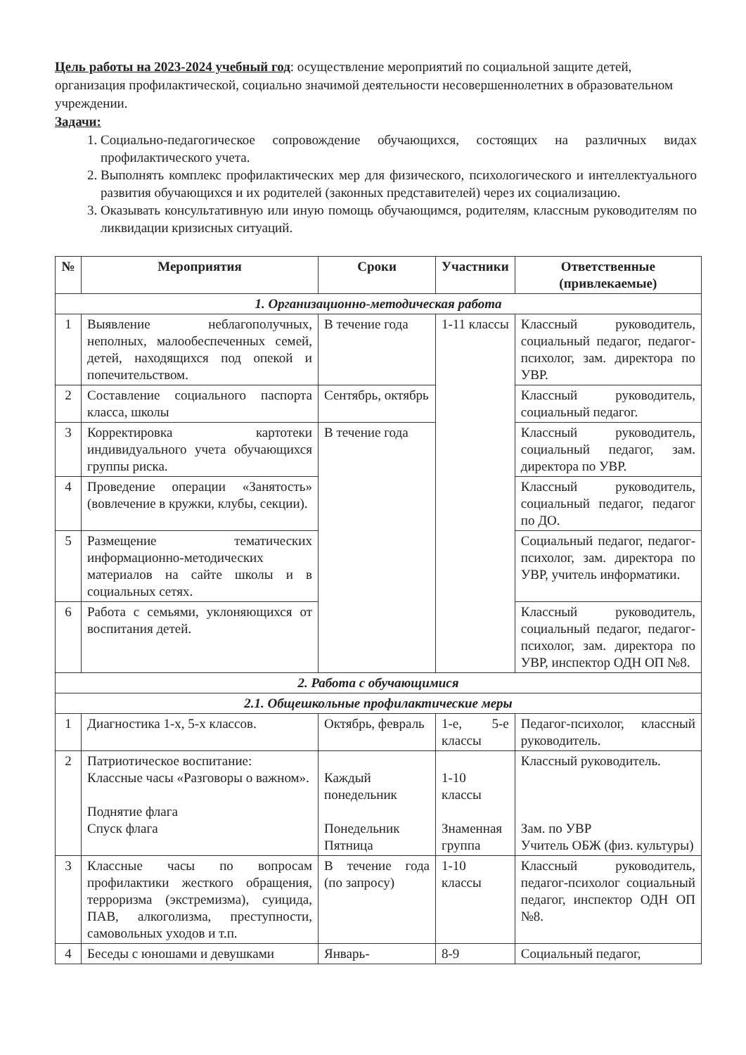Цель работы на 2023-2024 учебный год: осуществление мероприятий по социальной защите детей, организация профилактической, социально значимой деятельности несовершеннолетних в образовательном учреждении.
Задачи:
1. Социально-педагогическое сопровождение обучающихся, состоящих на различных видах профилактического учета.
2. Выполнять комплекс профилактических мер для физического, психологического и интеллектуального развития обучающихся и их родителей (законных представителей) через их социализацию.
3. Оказывать консультативную или иную помощь обучающимся, родителям, классным руководителям по ликвидации кризисных ситуаций.
| № | Мероприятия | Сроки | Участники | Ответственные (привлекаемые) |
| --- | --- | --- | --- | --- |
| 1. Организационно-методическая работа | | | | |
| 1 | Выявление неблагополучных, неполных, малообеспеченных семей, детей, находящихся под опекой и попечительством. | В течение года | 1-11 классы | Классный руководитель, социальный педагог, педагог-психолог, зам. директора по УВР. |
| 2 | Составление социального паспорта класса, школы | Сентябрь, октябрь | | Классный руководитель, социальный педагог. |
| 3 | Корректировка картотеки индивидуального учета обучающихся группы риска. | В течение года | | Классный руководитель, социальный педагог, зам. директора по УВР. |
| 4 | Проведение операции «Занятость» (вовлечение в кружки, клубы, секции). | | | Классный руководитель, социальный педагог, педагог по ДО. |
| 5 | Размещение тематических информационно-методических материалов на сайте школы и в социальных сетях. | | | Социальный педагог, педагог-психолог, зам. директора по УВР, учитель информатики. |
| 6 | Работа с семьями, уклоняющихся от воспитания детей. | | | Классный руководитель, социальный педагог, педагог-психолог, зам. директора по УВР, инспектор ОДН ОП №8. |
| 2. Работа с обучающимися | | | | |
| 2.1. Общешкольные профилактические меры | | | | |
| 1 | Диагностика 1-х, 5-х классов. | Октябрь, февраль | 1-е, 5-е классы | Педагог-психолог, классный руководитель. |
| 2 | Патриотическое воспитание: Классные часы «Разговоры о важном». Поднятие флага Спуск флага | Каждый понедельник Понедельник Пятница | 1-10 классы Знаменная группа | Классный руководитель. Зам. по УВР Учитель ОБЖ (физ. культуры) |
| 3 | Классные часы по вопросам профилактики жесткого обращения, терроризма (экстремизма), суицида, ПАВ, алкоголизма, преступности, самовольных уходов и т.п. | В течение года (по запросу) | 1-10 классы | Классный руководитель, педагог-психолог социальный педагог, инспектор ОДН ОП №8. |
| 4 | Беседы с юношами и девушками | Январь- | 8-9 | Социальный педагог, |